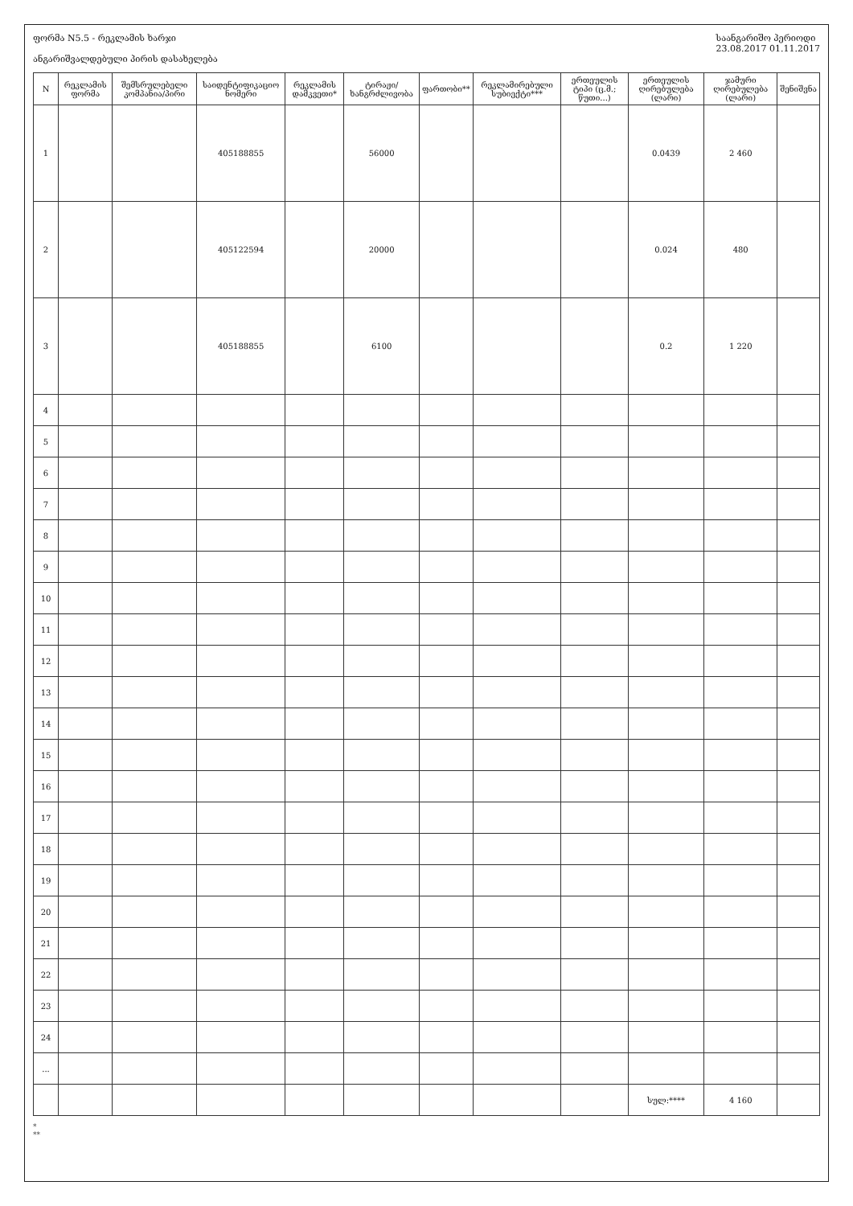ფორმა N5.5 - რეკლამის ხარჯი
ანგარიშვალდებული პირის დასახელება
საანგარიშო პერიოდი
23.08.2017 01.11.2017
| N | რეკლამის ფორმა | შემსრულებელი კომპანია/პირი | საიდენტიფიკაციო ნომერი | რეკლამის დამკვეთი* | ტირაჟი/ხანგრძლივობა | ფართობი** | რეკლამირებული სუბიექტი*** | ერთეულის ტიპი (ც.მ.; წუთი...) | ერთეულის ღირებულება (ლარი) | ჯამური ღირებულება (ლარი) | შენიშვნა |
| --- | --- | --- | --- | --- | --- | --- | --- | --- | --- | --- | --- |
| 1 | | | 405188855 | | 56000 | | | | 0.0439 | 2 460 | |
| 2 | | | 405122594 | | 20000 | | | | 0.024 | 480 | |
| 3 | | | 405188855 | | 6100 | | | | 0.2 | 1 220 | |
| 4 | | | | | | | | | | | |
| 5 | | | | | | | | | | | |
| 6 | | | | | | | | | | | |
| 7 | | | | | | | | | | | |
| 8 | | | | | | | | | | | |
| 9 | | | | | | | | | | | |
| 10 | | | | | | | | | | | |
| 11 | | | | | | | | | | | |
| 12 | | | | | | | | | | | |
| 13 | | | | | | | | | | | |
| 14 | | | | | | | | | | | |
| 15 | | | | | | | | | | | |
| 16 | | | | | | | | | | | |
| 17 | | | | | | | | | | | |
| 18 | | | | | | | | | | | |
| 19 | | | | | | | | | | | |
| 20 | | | | | | | | | | | |
| 21 | | | | | | | | | | | |
| 22 | | | | | | | | | | | |
| 23 | | | | | | | | | | | |
| 24 | | | | | | | | | | | |
| ... | | | | | | | | | | | |
| | | | | | | | | | სულ:**** | 4 160 | |
*
**